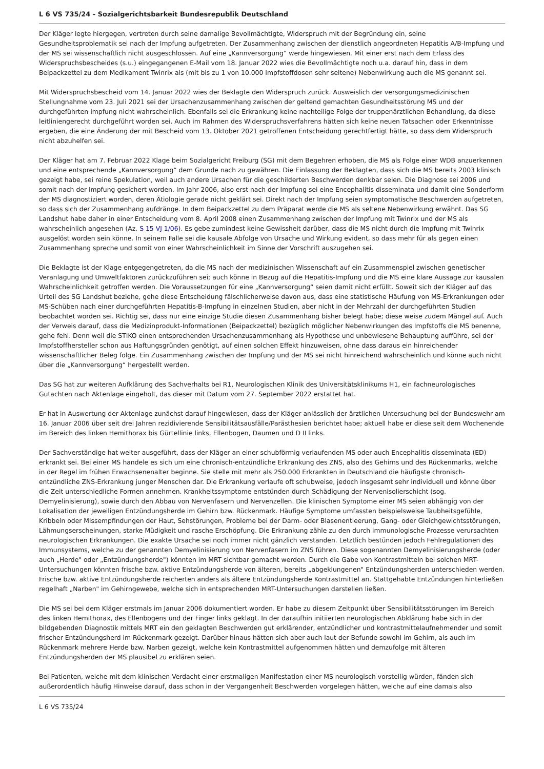L 6 VS 735/24 - Sozialgerichtsbarkeit Bundesrepublik Deutschland
Der Kläger legte hiergegen, vertreten durch seine damalige Bevollmächtigte, Widerspruch mit der Begründung ein, seine Gesundheitsproblematik sei nach der Impfung aufgetreten. Der Zusammenhang zwischen der dienstlich angeordneten Hepatitis A/B-Impfung und der MS sei wissenschaftlich nicht ausgeschlossen. Auf eine „Kannversorgung“ werde hingewiesen. Mit einer erst nach dem Erlass des Widerspruchsbescheides (s.u.) eingegangenen E-Mail vom 18. Januar 2022 wies die Bevollmächtigte noch u.a. darauf hin, dass in dem Beipackzettel zu dem Medikament Twinrix als (mit bis zu 1 von 10.000 Impfstoffdosen sehr seltene) Nebenwirkung auch die MS genannt sei.
Mit Widerspruchsbescheid vom 14. Januar 2022 wies der Beklagte den Widerspruch zurück. Ausweislich der versorgungsmedizinischen Stellungnahme vom 23. Juli 2021 sei der Ursachenzusammenhang zwischen der geltend gemachten Gesundheitsstörung MS und der durchgeführten Impfung nicht wahrscheinlich. Ebenfalls sei die Erkrankung keine nachteilige Folge der truppenärztlichen Behandlung, da diese leitliniengerecht durchgeführt worden sei. Auch im Rahmen des Widerspruchsverfahrens hätten sich keine neuen Tatsachen oder Erkenntnisse ergeben, die eine Änderung der mit Bescheid vom 13. Oktober 2021 getroffenen Entscheidung gerechtfertigt hätte, so dass dem Widerspruch nicht abzuhelfen sei.
Der Kläger hat am 7. Februar 2022 Klage beim Sozialgericht Freiburg (SG) mit dem Begehren erhoben, die MS als Folge einer WDB anzuerkennen und eine entsprechende „Kannversorgung“ dem Grunde nach zu gewähren. Die Einlassung der Beklagten, dass sich die MS bereits 2003 klinisch gezeigt habe, sei reine Spekulation, weil auch andere Ursachen für die geschilderten Beschwerden denkbar seien. Die Diagnose sei 2006 und somit nach der Impfung gesichert worden. Im Jahr 2006, also erst nach der Impfung sei eine Encephalitis disseminata und damit eine Sonderform der MS diagnostiziert worden, deren Ätiologie gerade nicht geklärt sei. Direkt nach der Impfung seien symptomatische Beschwerden aufgetreten, so dass sich der Zusammenhang aufdränge. In dem Beipackzettel zu dem Präparat werde die MS als seltene Nebenwirkung erwähnt. Das SG Landshut habe daher in einer Entscheidung vom 8. April 2008 einen Zusammenhang zwischen der Impfung mit Twinrix und der MS als wahrscheinlich angesehen (Az. S 15 VJ 1/06). Es gebe zumindest keine Gewissheit darüber, dass die MS nicht durch die Impfung mit Twinrix ausgelöst worden sein könne. In seinem Falle sei die kausale Abfolge von Ursache und Wirkung evident, so dass mehr für als gegen einen Zusammenhang spreche und somit von einer Wahrscheinlichkeit im Sinne der Vorschrift auszugehen sei.
Die Beklagte ist der Klage entgegengetreten, da die MS nach der medizinischen Wissenschaft auf ein Zusammenspiel zwischen genetischer Veranlagung und Umweltfaktoren zurückzuführen sei; auch könne in Bezug auf die Hepatitis-Impfung und die MS eine klare Aussage zur kausalen Wahrscheinlichkeit getroffen werden. Die Voraussetzungen für eine „Kannversorgung“ seien damit nicht erfüllt. Soweit sich der Kläger auf das Urteil des SG Landshut beziehe, gehe diese Entscheidung fälschlicherweise davon aus, dass eine statistische Häufung von MS-Erkrankungen oder MS-Schüben nach einer durchgeführten Hepatitis-B-Impfung in einzelnen Studien, aber nicht in der Mehrzahl der durchgeführten Studien beobachtet worden sei. Richtig sei, dass nur eine einzige Studie diesen Zusammenhang bisher belegt habe; diese weise zudem Mängel auf. Auch der Verweis darauf, dass die Medizinprodukt-Informationen (Beipackzettel) bezüglich möglicher Nebenwirkungen des Impfstoffs die MS benenne, gehe fehl. Denn weil die STIKO einen entsprechenden Ursachenzusammenhang als Hypothese und unbewiesene Behauptung aufführe, sei der Impfstoffhersteller schon aus Haftungsgründen genötigt, auf einen solchen Effekt hinzuweisen, ohne dass daraus ein hinreichender wissenschaftlicher Beleg folge. Ein Zusammenhang zwischen der Impfung und der MS sei nicht hinreichend wahrscheinlich und könne auch nicht über die „Kannversorgung“ hergestellt werden.
Das SG hat zur weiteren Aufklärung des Sachverhalts bei R1, Neurologischen Klinik des Universitätsklinikums H1, ein fachneurologisches Gutachten nach Aktenlage eingeholt, das dieser mit Datum vom 27. September 2022 erstattet hat.
Er hat in Auswertung der Aktenlage zunächst darauf hingewiesen, dass der Kläger anlässlich der ärztlichen Untersuchung bei der Bundeswehr am 16. Januar 2006 über seit drei Jahren rezidivierende Sensibilitätsausfälle/Parästhesien berichtet habe; aktuell habe er diese seit dem Wochenende im Bereich des linken Hemithorax bis Gürtellinie links, Ellenbogen, Daumen und D II links.
Der Sachverständige hat weiter ausgeführt, dass der Kläger an einer schubförmig verlaufenden MS oder auch Encephalitis disseminata (ED) erkrankt sei. Bei einer MS handele es sich um eine chronisch-entzündliche Erkrankung des ZNS, also des Gehirns und des Rückenmarks, welche in der Regel im frühen Erwachsenenalter beginne. Sie stelle mit mehr als 250.000 Erkrankten in Deutschland die häufigste chronisch-entzündliche ZNS-Erkrankung junger Menschen dar. Die Erkrankung verlaufe oft schubweise, jedoch insgesamt sehr individuell und könne über die Zeit unterschiedliche Formen annehmen. Krankheitssymptome entstünden durch Schädigung der Nervenisolierschicht (sog. Demyelinisierung), sowie durch den Abbau von Nervenfasern und Nervenzellen. Die klinischen Symptome einer MS seien abhängig von der Lokalisation der jeweiligen Entzündungsherde im Gehirn bzw. Rückenmark. Häufige Symptome umfassten beispielsweise Taubheitsgefühle, Kribbeln oder Missempfindungen der Haut, Sehstörungen, Probleme bei der Darm- oder Blasenentleerung, Gang- oder Gleichgewichtsstörungen, Lähmungserscheinungen, starke Müdigkeit und rasche Erschöpfung. Die Erkrankung zähle zu den durch immunologische Prozesse verursachten neurologischen Erkrankungen. Die exakte Ursache sei noch immer nicht gänzlich verstanden. Letztlich bestünden jedoch Fehlregulationen des Immunsystems, welche zu der genannten Demyelinisierung von Nervenfasern im ZNS führen. Diese sogenannten Demyelinisierungsherde (oder auch „Herde" oder „Entzündungsherde") könnten im MRT sichtbar gemacht werden. Durch die Gabe von Kontrastmitteln bei solchen MRT-Untersuchungen könnten frische bzw. aktive Entzündungsherde von älteren, bereits „abgeklungenen" Entzündungsherden unterschieden werden. Frische bzw. aktive Entzündungsherde reicherten anders als ältere Entzündungsherde Kontrastmittel an. Stattgehabte Entzündungen hinterließen regelhaft „Narben" im Gehirngewebe, welche sich in entsprechenden MRT-Untersuchungen darstellen ließen.
Die MS sei bei dem Kläger erstmals im Januar 2006 dokumentiert worden. Er habe zu diesem Zeitpunkt über Sensibilitätsstörungen im Bereich des linken Hemithorax, des Ellenbogens und der Finger links geklagt. In der daraufhin initiierten neurologischen Abklärung habe sich in der bildgebenden Diagnostik mittels MRT ein den geklagten Beschwerden gut erklärender, entzündlicher und kontrastmittelaufnehmender und somit frischer Entzündungsherd im Rückenmark gezeigt. Darüber hinaus hätten sich aber auch laut der Befunde sowohl im Gehirn, als auch im Rückenmark mehrere Herde bzw. Narben gezeigt, welche kein Kontrastmittel aufgenommen hätten und demzufolge mit älteren Entzündungsherden der MS plausibel zu erklären seien.
Bei Patienten, welche mit dem klinischen Verdacht einer erstmaligen Manifestation einer MS neurologisch vorstellig würden, fänden sich außerordentlich häufig Hinweise darauf, dass schon in der Vergangenheit Beschwerden vorgelegen hätten, welche auf eine damals also
L 6 VS 735/24